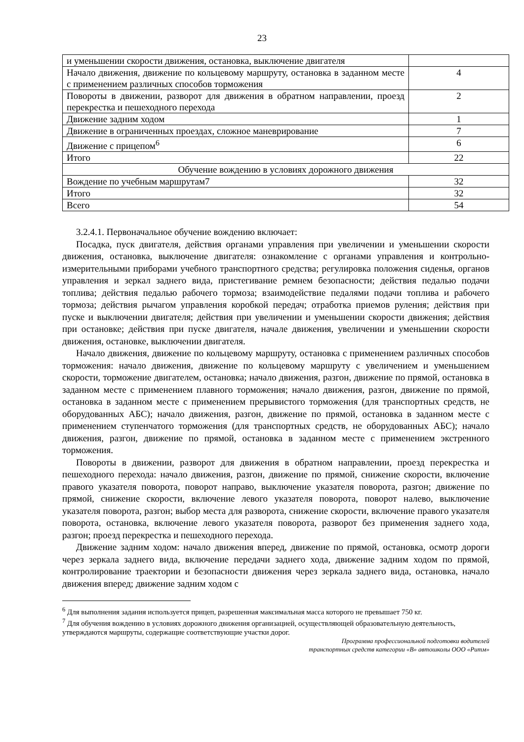23
| и уменьшении скорости движения, остановка, выключение двигателя | |
| Начало движения, движение по кольцевому маршруту, остановка в заданном месте с применением различных способов торможения | 4 |
| Повороты в движении, разворот для движения в обратном направлении, проезд перекрестка и пешеходного перехода | 2 |
| Движение задним ходом | 1 |
| Движение в ограниченных проездах, сложное маневрирование | 7 |
| Движение с прицепом<sup>6</sup> | 6 |
| Итого | 22 |
| Обучение вождению в условиях дорожного движения | |
| Вождение по учебным маршрутам7 | 32 |
| Итого | 32 |
| Всего | 54 |
3.2.4.1. Первоначальное обучение вождению включает:
Посадка, пуск двигателя, действия органами управления при увеличении и уменьшении скорости движения, остановка, выключение двигателя: ознакомление с органами управления и контрольно-измерительными приборами учебного транспортного средства; регулировка положения сиденья, органов управления и зеркал заднего вида, пристегивание ремнем безопасности; действия педалью подачи топлива; действия педалью рабочего тормоза; взаимодействие педалями подачи топлива и рабочего тормоза; действия рычагом управления коробкой передач; отработка приемов руления; действия при пуске и выключении двигателя; действия при увеличении и уменьшении скорости движения; действия при остановке; действия при пуске двигателя, начале движения, увеличении и уменьшении скорости движения, остановке, выключении двигателя.
Начало движения, движение по кольцевому маршруту, остановка с применением различных способов торможения: начало движения, движение по кольцевому маршруту с увеличением и уменьшением скорости, торможение двигателем, остановка; начало движения, разгон, движение по прямой, остановка в заданном месте с применением плавного торможения; начало движения, разгон, движение по прямой, остановка в заданном месте с применением прерывистого торможения (для транспортных средств, не оборудованных АБС); начало движения, разгон, движение по прямой, остановка в заданном месте с применением ступенчатого торможения (для транспортных средств, не оборудованных АБС); начало движения, разгон, движение по прямой, остановка в заданном месте с применением экстренного торможения.
Повороты в движении, разворот для движения в обратном направлении, проезд перекрестка и пешеходного перехода: начало движения, разгон, движение по прямой, снижение скорости, включение правого указателя поворота, поворот направо, выключение указателя поворота, разгон; движение по прямой, снижение скорости, включение левого указателя поворота, поворот налево, выключение указателя поворота, разгон; выбор места для разворота, снижение скорости, включение правого указателя поворота, остановка, включение левого указателя поворота, разворот без применения заднего хода, разгон; проезд перекрестка и пешеходного перехода.
Движение задним ходом: начало движения вперед, движение по прямой, остановка, осмотр дороги через зеркала заднего вида, включение передачи заднего хода, движение задним ходом по прямой, контролирование траектории и безопасности движения через зеркала заднего вида, остановка, начало движения вперед; движение задним ходом с
<sup>6</sup> Для выполнения задания используется прицеп, разрешенная максимальная масса которого не превышает 750 кг.
<sup>7</sup> Для обучения вождению в условиях дорожного движения организацией, осуществляющей образовательную деятельность, утверждаются маршруты, содержащие соответствующие участки дорог.
Программа профессиональной подготовки водителей
транспортных средств категории «В» автошколы ООО «Ритм»